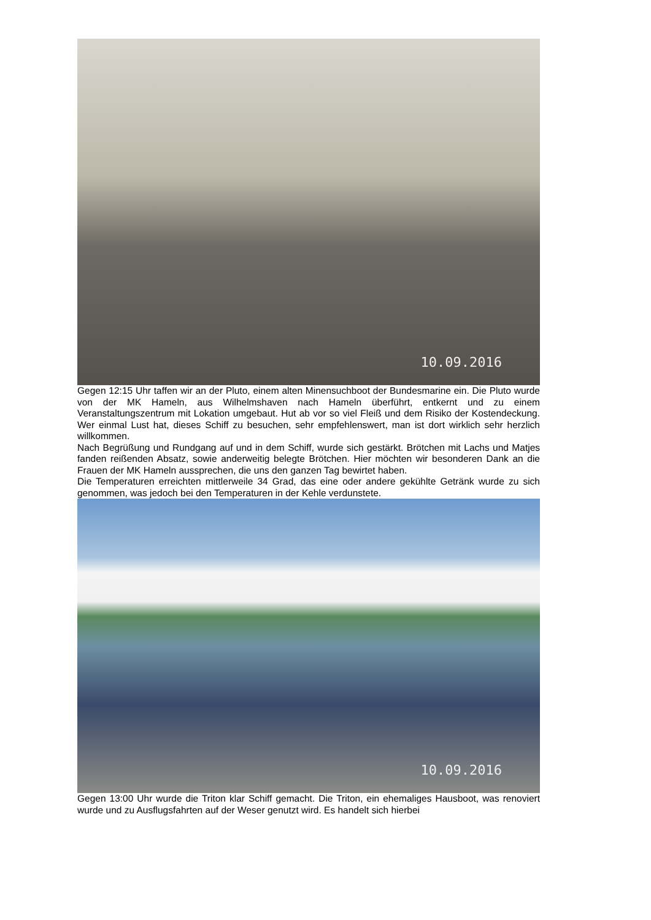10.09.2016
Gegen 12:15 Uhr taffen wir an der Pluto, einem alten Minensuchboot der Bundesmarine ein. Die Pluto wurde von der MK Hameln, aus Wilhelmshaven nach Hameln überführt, entkernt und zu einem Veranstaltungszentrum mit Lokation umgebaut. Hut ab vor so viel Fleiß und dem Risiko der Kostendeckung. Wer einmal Lust hat, dieses Schiff zu besuchen, sehr empfehlenswert, man ist dort wirklich sehr herzlich willkommen.
Nach Begrüßung und Rundgang auf und in dem Schiff, wurde sich gestärkt. Brötchen mit Lachs und Matjes fanden reißenden Absatz, sowie anderweitig belegte Brötchen. Hier möchten wir besonderen Dank an die Frauen der MK Hameln aussprechen, die uns den ganzen Tag bewirtet haben.
Die Temperaturen erreichten mittlerweile 34 Grad, das eine oder andere gekühlte Getränk wurde zu sich genommen, was jedoch bei den Temperaturen in der Kehle verdunstete.
10.09.2016
Gegen 13:00 Uhr wurde die Triton klar Schiff gemacht. Die Triton, ein ehemaliges Hausboot, was renoviert wurde und zu Ausflugsfahrten auf der Weser genutzt wird. Es handelt sich hierbei